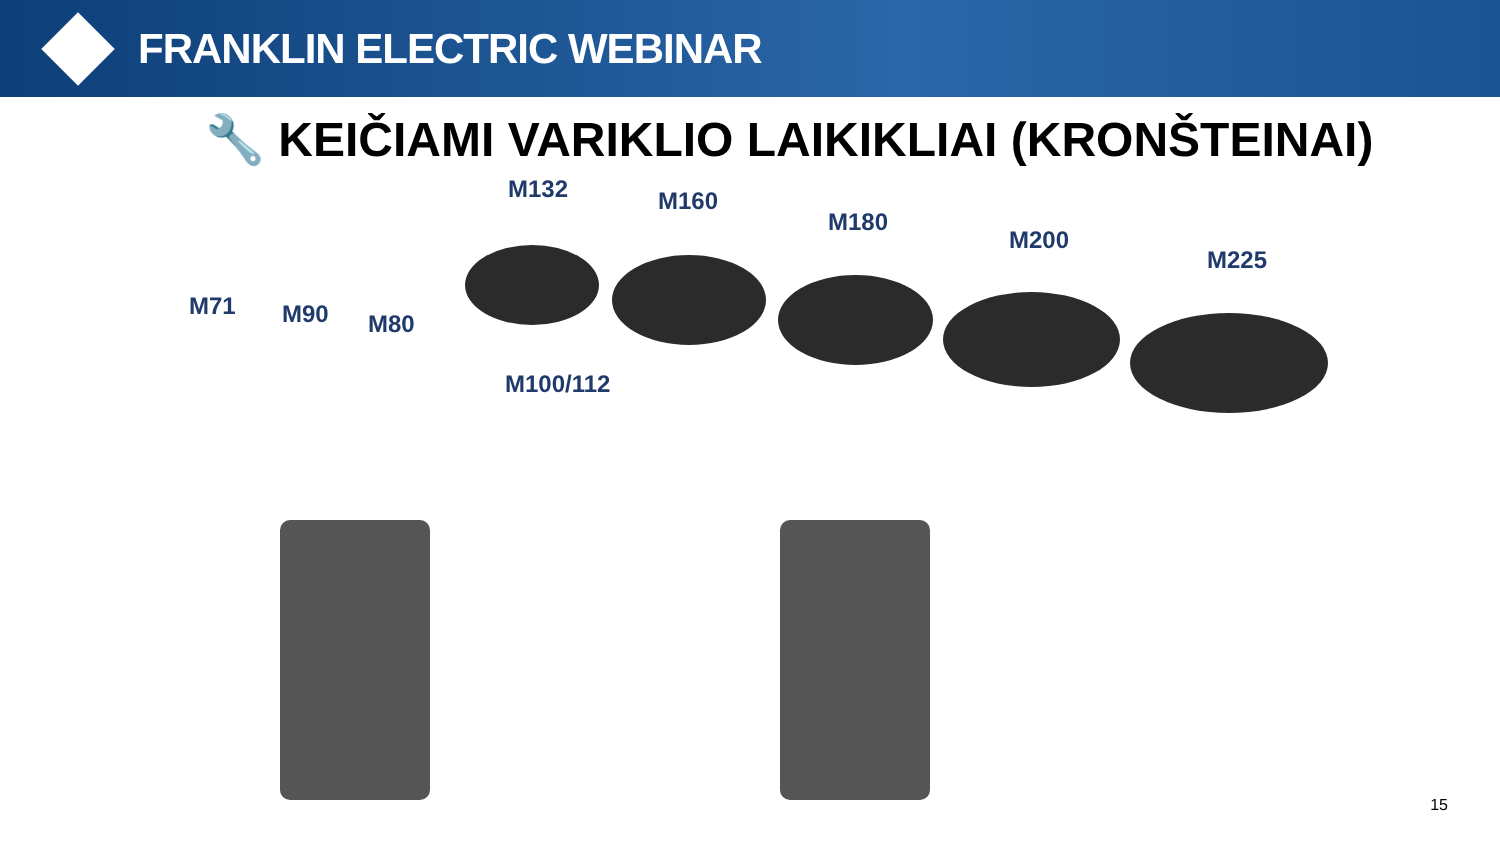FRANKLIN ELECTRIC WEBINAR
🔧 KEIČIAMI VARIKLIO LAIKIKLIAI (KRONŠTEINAI)
M132 M160
M180
M200
M225
M71 M90 M80
M100/112
15